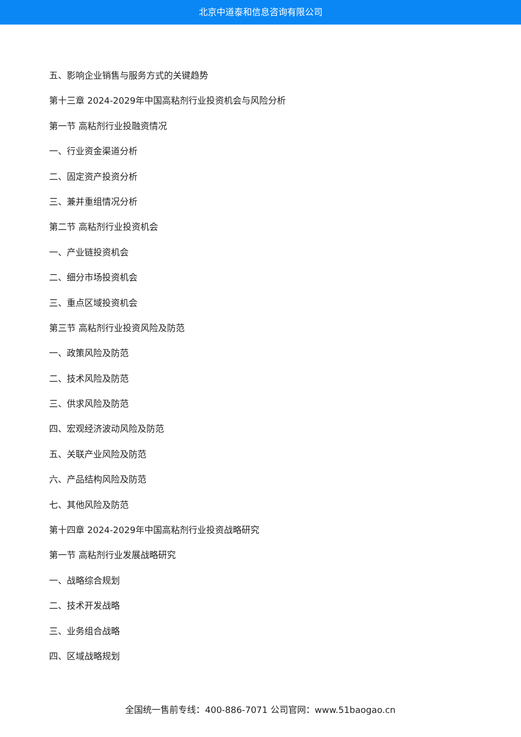北京中道泰和信息咨询有限公司
五、影响企业销售与服务方式的关键趋势
第十三章 2024-2029年中国高粘剂行业投资机会与风险分析
第一节 高粘剂行业投融资情况
一、行业资金渠道分析
二、固定资产投资分析
三、兼并重组情况分析
第二节 高粘剂行业投资机会
一、产业链投资机会
二、细分市场投资机会
三、重点区域投资机会
第三节 高粘剂行业投资风险及防范
一、政策风险及防范
二、技术风险及防范
三、供求风险及防范
四、宏观经济波动风险及防范
五、关联产业风险及防范
六、产品结构风险及防范
七、其他风险及防范
第十四章 2024-2029年中国高粘剂行业投资战略研究
第一节 高粘剂行业发展战略研究
一、战略综合规划
二、技术开发战略
三、业务组合战略
四、区域战略规划
全国统一售前专线：400-886-7071 公司官网：www.51baogao.cn